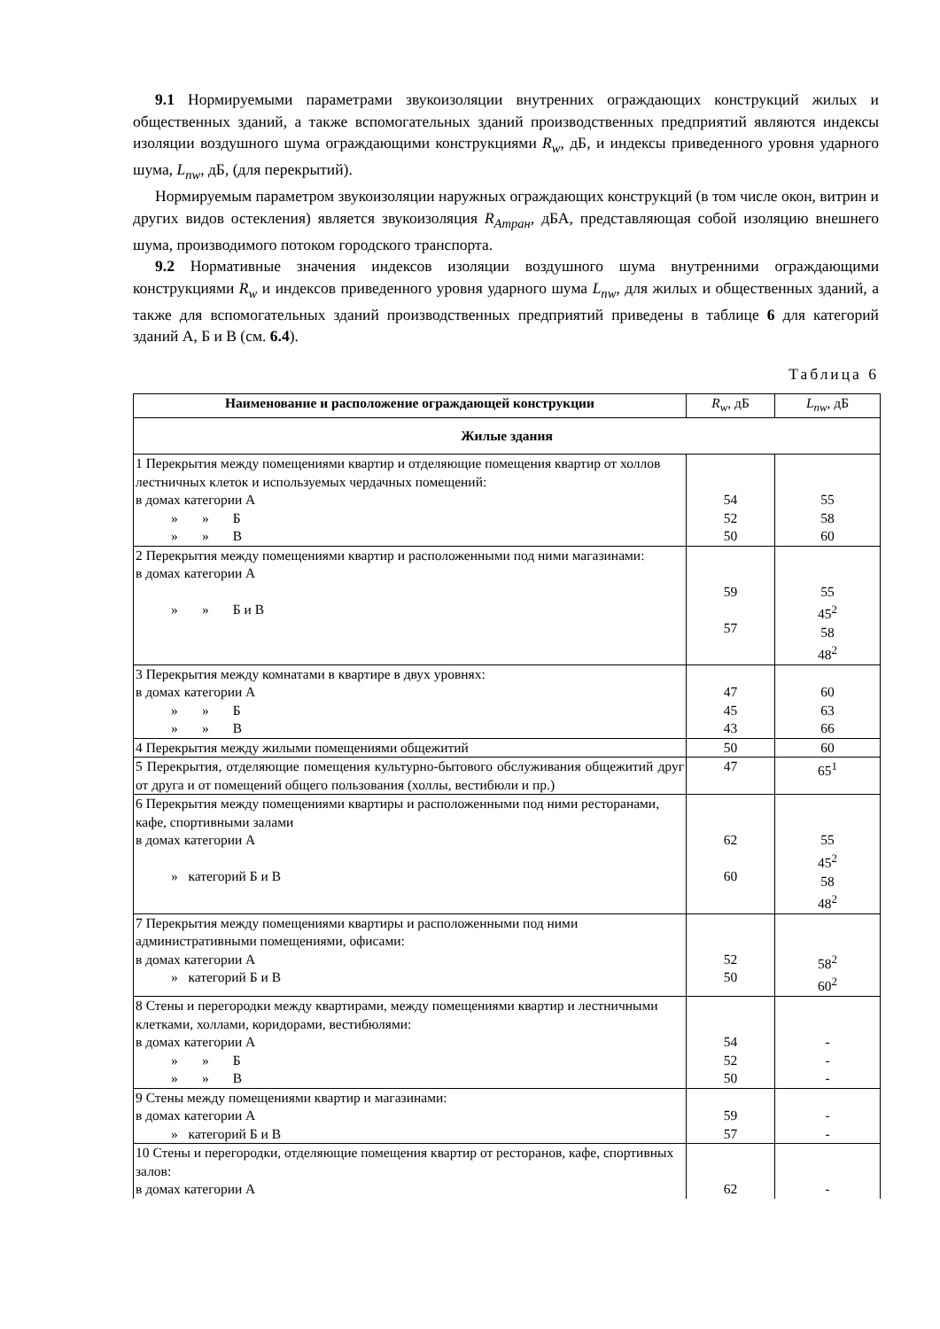9.1 Нормируемыми параметрами звукоизоляции внутренних ограждающих конструкций жилых и общественных зданий, а также вспомогательных зданий производственных предприятий являются индексы изоляции воздушного шума ограждающими конструкциями R<sub>w</sub>, дБ, и индексы приведенного уровня ударного шума, L<sub>nw</sub>, дБ, (для перекрытий).
Нормируемым параметром звукоизоляции наружных ограждающих конструкций (в том числе окон, витрин и других видов остекления) является звукоизоляция R<sub>Атран</sub>, дБА, представляющая собой изоляцию внешнего шума, производимого потоком городского транспорта.
9.2 Нормативные значения индексов изоляции воздушного шума внутренними ограждающими конструкциями R<sub>w</sub> и индексов приведенного уровня ударного шума L<sub>nw</sub>, для жилых и общественных зданий, а также для вспомогательных зданий производственных предприятий приведены в таблице 6 для категорий зданий А, Б и В (см. 6.4).
Таблица 6
| Наименование и расположение ограждающей конструкции | R<sub>w</sub> , дБ | L<sub>nw</sub> , дБ |
| Жилые здания | | |
| 1 Перекрытия между помещениями квартир и отделяющие помещения квартир от холлов лестничных клеток и используемых чердачных помещений: в домах категории А » » Б » » В | 54 52 50 | 55 58 60 |
| 2 Перекрытия между помещениями квартир и расположенными под ними магазинами: в домах категории А » » Б и В | 59 57 | 55 45<sup>2</sup> 58 48<sup>2</sup> |
| 3 Перекрытия между комнатами в квартире в двух уровнях: в домах категории А » » Б » » В | 47 45 43 | 60 63 66 |
| 4 Перекрытия между жилыми помещениями общежитий | 50 | 60 |
| 5 Перекрытия, отделяющие помещения культурно-бытового обслуживания общежитий друг от друга и от помещений общего пользования (холлы, вестибюли и пр.) | 47 | 65<sup>1</sup> |
| 6 Перекрытия между помещениями квартиры и расположенными под ними ресторанами, кафе, спортивными залами в домах категории А » категорий Б и В | 62 60 | 55 45<sup>2</sup> 58 48<sup>2</sup> |
| 7 Перекрытия между помещениями квартиры и расположенными под ними административными помещениями, офисами: в домах категории А » категорий Б и В | 52 50 | 58<sup>2</sup> 60<sup>2</sup> |
| 8 Стены и перегородки между квартирами, между помещениями квартир и лестничными клетками, холлами, коридорами, вестибюлями: в домах категории А » » Б » » В | 54 52 50 | - - - |
| 9 Стены между помещениями квартир и магазинами: в домах категории А » категорий Б и В | 59 57 | - - |
| 10 Стены и перегородки, отделяющие помещения квартир от ресторанов, кафе, спортивных залов: в домах категории А | 62 | - |